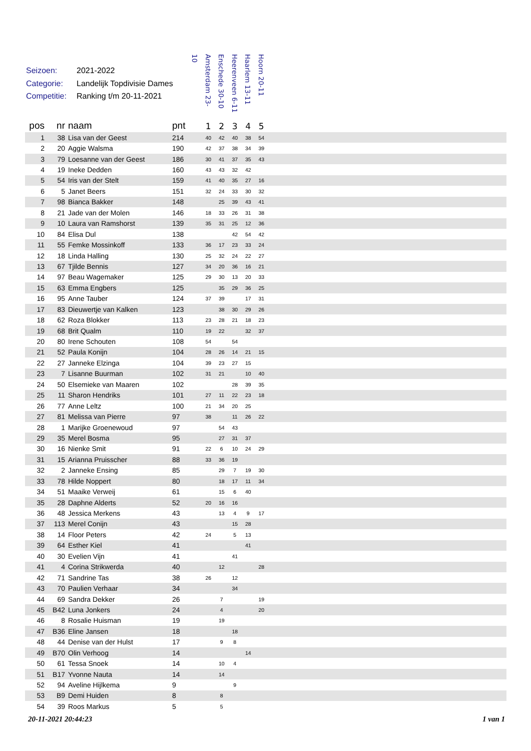Seizoen: 2021-2022
Categorie: Landelijk Topdivisie Dames
Competitie: Ranking t/m 20-11-2021
Amsterdam 23-10
Enschede 30-10
Heerenveen 6-11
Haarlem 13-11
Hoorn 20-11
| pos | nr | naam | pnt | 1 | 2 | 3 | 4 | 5 | |
| --- | --- | --- | --- | --- | --- | --- | --- | --- | --- |
| 1 | 38 | Lisa van der Geest | 214 | 40 | 42 | 40 | 38 | 54 | |
| 2 | 20 | Aggie Walsma | 190 | 42 | 37 | 38 | 34 | 39 | |
| 3 | 79 | Loesanne van der Geest | 186 | 30 | 41 | 37 | 35 | 43 | |
| 4 | 19 | Ineke Dedden | 160 | 43 | 43 | 32 | 42 | | |
| 5 | 54 | Iris van der Stelt | 159 | 41 | 40 | 35 | 27 | 16 | |
| 6 | 5 | Janet Beers | 151 | 32 | 24 | 33 | 30 | 32 | |
| 7 | 98 | Bianca Bakker | 148 | | 25 | 39 | 43 | 41 | |
| 8 | 21 | Jade van der Molen | 146 | 18 | 33 | 26 | 31 | 38 | |
| 9 | 10 | Laura van Ramshorst | 139 | 35 | 31 | 25 | 12 | 36 | |
| 10 | 84 | Elisa Dul | 138 | | | 42 | 54 | 42 | |
| 11 | 55 | Femke Mossinkoff | 133 | 36 | 17 | 23 | 33 | 24 | |
| 12 | 18 | Linda Halling | 130 | 25 | 32 | 24 | 22 | 27 | |
| 13 | 67 | Tjilde Bennis | 127 | 34 | 20 | 36 | 16 | 21 | |
| 14 | 97 | Beau Wagemaker | 125 | 29 | 30 | 13 | 20 | 33 | |
| 15 | 63 | Emma Engbers | 125 | | 35 | 29 | 36 | 25 | |
| 16 | 95 | Anne Tauber | 124 | 37 | 39 | | 17 | 31 | |
| 17 | 83 | Dieuwertje van Kalken | 123 | | 38 | 30 | 29 | 26 | |
| 18 | 62 | Roza Blokker | 113 | 23 | 28 | 21 | 18 | 23 | |
| 19 | 68 | Brit Qualm | 110 | 19 | 22 | | 32 | 37 | |
| 20 | 80 | Irene Schouten | 108 | 54 | | 54 | | | |
| 21 | 52 | Paula Konijn | 104 | 28 | 26 | 14 | 21 | 15 | |
| 22 | 27 | Janneke Elzinga | 104 | 39 | 23 | 27 | 15 | | |
| 23 | 7 | Lisanne Buurman | 102 | 31 | 21 | | 10 | 40 | |
| 24 | 50 | Elsemieke van Maaren | 102 | | | 28 | 39 | 35 | |
| 25 | 11 | Sharon Hendriks | 101 | 27 | 11 | 22 | 23 | 18 | |
| 26 | 77 | Anne Leltz | 100 | 21 | 34 | 20 | 25 | | |
| 27 | 81 | Melissa van Pierre | 97 | 38 | | 11 | 26 | 22 | |
| 28 | 1 | Marijke Groenewoud | 97 | | 54 | 43 | | | |
| 29 | 35 | Merel Bosma | 95 | | 27 | 31 | 37 | | |
| 30 | 16 | Nienke Smit | 91 | 22 | 6 | 10 | 24 | 29 | |
| 31 | 15 | Arianna Pruisscher | 88 | 33 | 36 | 19 | | | |
| 32 | 2 | Janneke Ensing | 85 | | 29 | 7 | 19 | 30 | |
| 33 | 78 | Hilde Noppert | 80 | | 18 | 17 | 11 | 34 | |
| 34 | 51 | Maaike Verweij | 61 | | 15 | 6 | 40 | | |
| 35 | 28 | Daphne Alderts | 52 | 20 | 16 | 16 | | | |
| 36 | 48 | Jessica Merkens | 43 | | 13 | 4 | 9 | 17 | |
| 37 | 113 | Merel Conijn | 43 | | | 15 | 28 | | |
| 38 | 14 | Floor Peters | 42 | 24 | | 5 | 13 | | |
| 39 | 64 | Esther Kiel | 41 | | | | 41 | | |
| 40 | 30 | Evelien Vijn | 41 | | | 41 | | | |
| 41 | 4 | Corina Strikwerda | 40 | | 12 | | | 28 | |
| 42 | 71 | Sandrine Tas | 38 | 26 | | 12 | | | |
| 43 | 70 | Paulien Verhaar | 34 | | | 34 | | | |
| 44 | 69 | Sandra Dekker | 26 | | 7 | | | 19 | |
| 45 | B42 | Luna Jonkers | 24 | | 4 | | | 20 | |
| 46 | 8 | Rosalie Huisman | 19 | | 19 | | | | |
| 47 | B36 | Eline Jansen | 18 | | | 18 | | | |
| 48 | 44 | Denise van der Hulst | 17 | | 9 | 8 | | | |
| 49 | B70 | Olin Verhoog | 14 | | | | 14 | | |
| 50 | 61 | Tessa Snoek | 14 | | 10 | 4 | | | |
| 51 | B17 | Yvonne Nauta | 14 | | 14 | | | | |
| 52 | 94 | Aveline Hijlkema | 9 | | | 9 | | | |
| 53 | B9 | Demi Huiden | 8 | | 8 | | | | |
| 54 | 39 | Roos Markus | 5 | | 5 | | | | |
20-11-2021 20:44:23 1 van 1